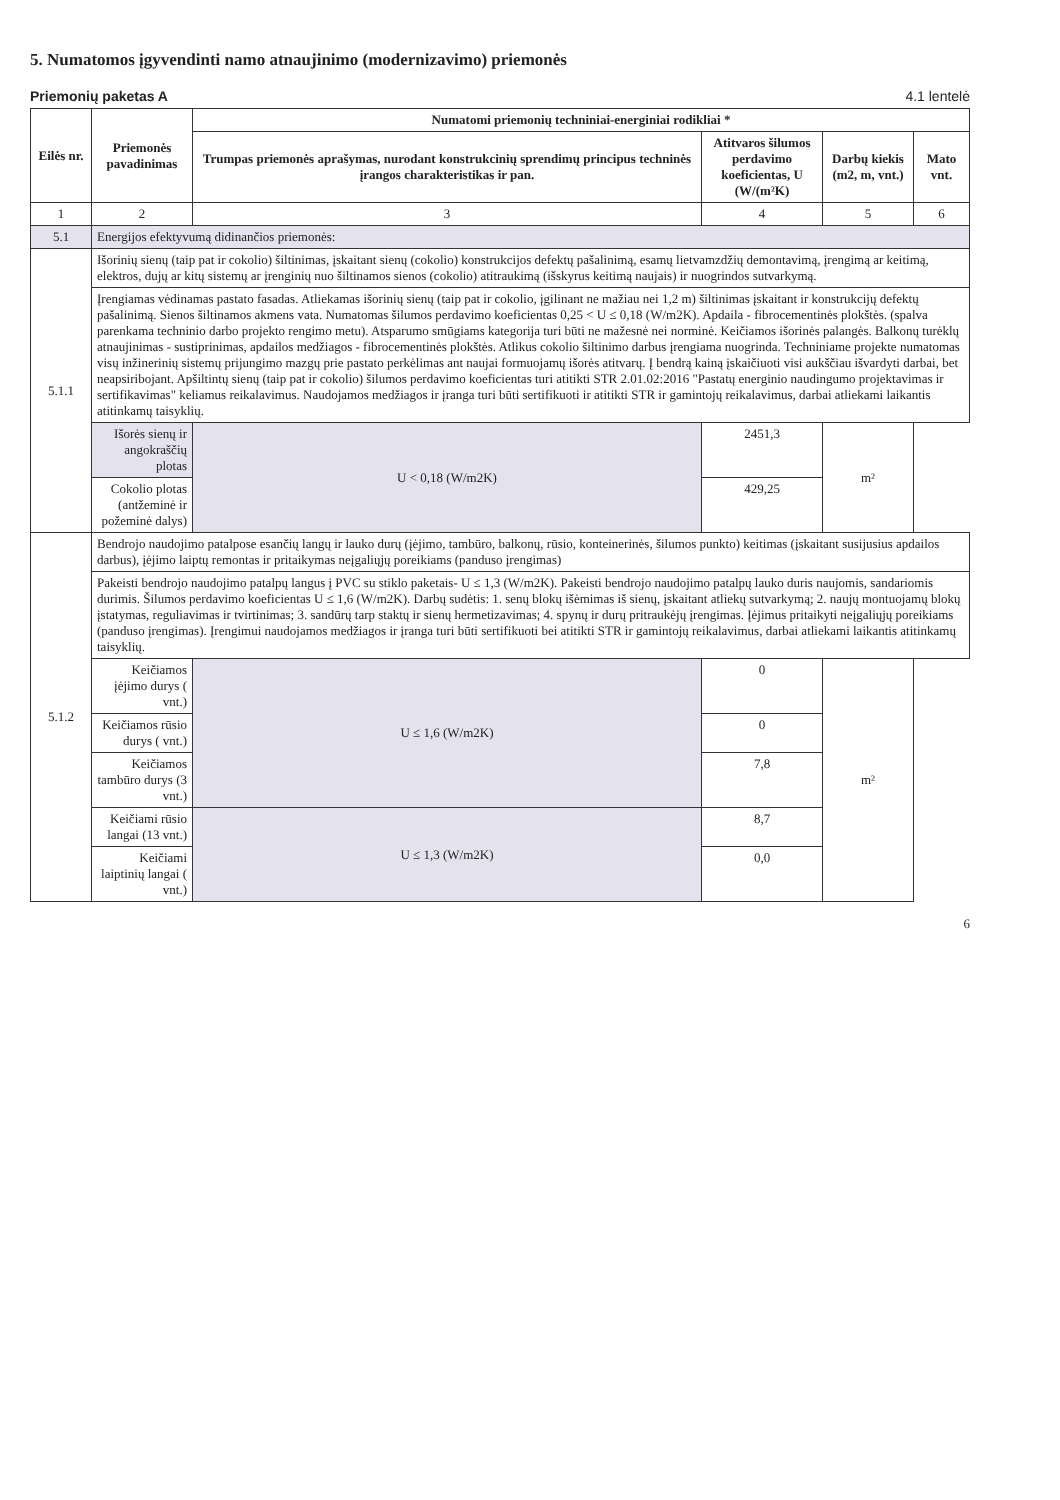5. Numatomos įgyvendinti namo atnaujinimo (modernizavimo) priemonės
Priemonių paketas A 4.1 lentelė
| Eilės nr. | Priemonės pavadinimas | Numatomi priemonių techniniai-energiniai rodikliai * | | | |
| --- | --- | --- | --- | --- | --- |
| | | Trumpas priemonės aprašymas, nurodant konstrukcinių sprendimų principus techninės įrangos charakteristikas ir pan. | Atitvaros šilumos perdavimo koeficientas, U (W/(m²K) | Darbų kiekis (m2, m, vnt.) | Mato vnt. |
| 1 | 2 | 3 | 4 | 5 | 6 |
| 5.1 | Energijos efektyvumą didinančios priemonės: | | | | |
| 5.1.1 | Išorinių sienų (taip pat ir cokolio) šiltinimas, įskaitant sienų (cokolio) konstrukcijos defektų pašalinimą, esamų lietvamzdžių demontavimą, įrengimą ar keitimą, elektros, dujų ar kitų sistemų ar įrenginių nuo šiltinamos sienos (cokolio) atitraukimą (išskyrus keitimą naujais) ir nuogrindos sutvarkymą. | | | | |
| | Įrengiamas vėdinamas pastato fasadas. Atliekamas išorinių sienų (taip pat ir cokolio, įgilinant ne mažiau nei 1,2 m) šiltinimas įskaitant ir konstrukcijų defektų pašalinimą. Sienos šiltinamos akmens vata. Numatomas šilumos perdavimo koeficientas 0,25 < U ≤ 0,18 (W/m2K). Apdaila - fibrocementinės plokštės. (spalva parenkama techninio darbo projekto rengimo metu). Atsparumo smūgiams kategorija turi būti ne mažesnė nei norminė. Keičiamos išorinės palangės. Balkonų turėklų atnaujinimas - sustiprinimas, apdailos medžiagos - fibrocementinės plokštės. Atlikus cokolio šiltinimo darbus įrengiama nuogrinda. Techniniame projekte numatomas visų inžinerinių sistemų prijungimo mazgų prie pastato perkėlimas ant naujai formuojamų išorės atitvarų. Į bendrą kainą įskaičiuoti visi aukščiau išvardyti darbai, bet neapsiribojant. Apšiltintų sienų (taip pat ir cokolio) šilumos perdavimo koeficientas turi atitikti STR 2.01.02:2016 "Pastatų energinio naudingumo projektavimas ir sertifikavimas" keliamus reikalavimus. Naudojamos medžiagos ir įranga turi būti sertifikuoti ir atitikti STR ir gamintojų reikalavimus, darbai atliekami laikantis atitinkamų taisyklių. | | | | |
| | Išorės sienų ir angokraščių plotas | U < 0,18 (W/m2K) | 2451,3 | m² | |
| | Cokolio plotas (antžeminė ir požeminė dalys) | | 429,25 | | |
| 5.1.2 | Bendrojo naudojimo patalpose esančių langų ir lauko durų (įėjimo, tambūro, balkonų, rūsio, konteinerinės, šilumos punkto) keitimas (įskaitant susijusius apdailos darbus), įėjimo laiptų remontas ir pritaikymas neįgaliųjų poreikiams (panduso įrengimas) | | | | |
| | Pakeisti bendrojo naudojimo patalpų langus į PVC su stiklo paketais- U ≤ 1,3 (W/m2K). Pakeisti bendrojo naudojimo patalpų lauko duris naujomis, sandariomis durimis. Šilumos perdavimo koeficientas U ≤ 1,6 (W/m2K). Darbų sudėtis: 1. senų blokų išėmimas iš sienų, įskaitant atliekų sutvarkymą; 2. naujų montuojamų blokų įstatymas, reguliavimas ir tvirtinimas; 3. sandūrų tarp staktų ir sienų hermetizavimas; 4. spynų ir durų pritraukėjų įrengimas. Įėjimus pritaikyti neįgaliųjų poreikiams (panduso įrengimas). Įrengimui naudojamos medžiagos ir įranga turi būti sertifikuoti bei atitikti STR ir gamintojų reikalavimus, darbai atliekami laikantis atitinkamų taisyklių. | | | | |
| | Keičiamos įėjimo durys ( vnt.) | U ≤ 1,6 (W/m2K) | 0 | m² | |
| | Keičiamos rūsio durys ( vnt.) | | 0 | | |
| | Keičiamos tambūro durys (3 vnt.) | | 7,8 | | |
| | Keičiami rūsio langai (13 vnt.) | U ≤ 1,3 (W/m2K) | 8,7 | | |
| | Keičiami laiptinių langai ( vnt.) | | 0,0 | | |
6